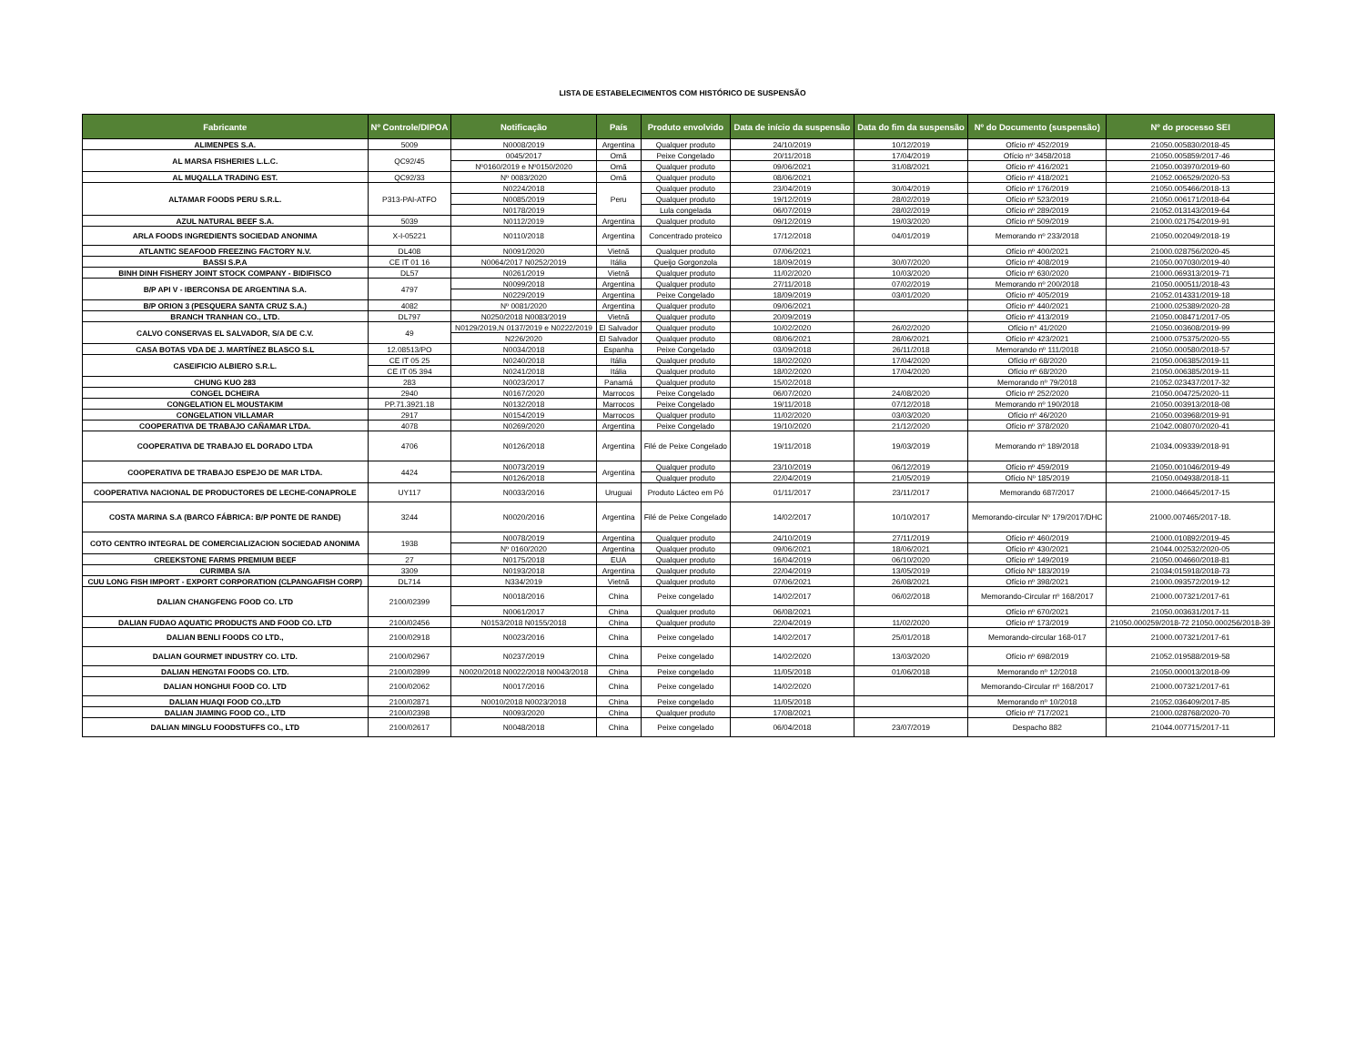LISTA DE ESTABELECIMENTOS COM HISTÓRICO DE SUSPENSÃO
| Fabricante | Nº Controle/DIPOA | Notificação | País | Produto envolvido | Data de início da suspensão | Data do fim da suspensão | Nº do Documento (suspensão) | Nº do processo SEI |
| --- | --- | --- | --- | --- | --- | --- | --- | --- |
| ALIMENPES S.A. | 5009 | N0008/2019 | Argentina | Qualquer produto | 24/10/2019 | 10/12/2019 | Ofício nº 452/2019 | 21050.005830/2018-45 |
| AL MARSA FISHERIES L.L.C. | QC92/45 | 0045/2017 | Omã | Peixe Congelado | 20/11/2018 | 17/04/2019 | Ofício nº 3458/2018 | 21050.005859/2017-46 |
| | | Nº0160/2019 e Nº0150/2020 | Omã | Qualquer produto | 09/06/2021 | 31/08/2021 | Ofício nº 416/2021 | 21050.003970/2019-60 |
| AL MUQALLA TRADING EST. | QC92/33 | Nº 0083/2020 | Omã | Qualquer produto | 08/06/2021 | | Ofício nº 418/2021 | 21052.006529/2020-53 |
| ALTAMAR FOODS PERU S.R.L. | P313-PAI-ATFO | N0224/2018 | Peru | Qualquer produto | 23/04/2019 | 30/04/2019 | Ofício nº 176/2019 | 21050.005466/2018-13 |
| | | N0085/2019 | | Qualquer produto | 19/12/2019 | 28/02/2019 | Ofício nº 523/2019 | 21050.006171/2018-64 |
| | | N0178/2019 | | Lula congelada | 06/07/2019 | 28/02/2019 | Ofício nº 289/2019 | 21052.013143/2019-64 |
| AZUL NATURAL BEEF S.A. | 5039 | N0112/2019 | Argentina | Qualquer produto | 09/12/2019 | 19/03/2020 | Ofício nº 509/2019 | 21000.021754/2019-91 |
| ARLA FOODS INGREDIENTS SOCIEDAD ANONIMA | X-I-05221 | N0110/2018 | Argentina | Concentrado proteico | 17/12/2018 | 04/01/2019 | Memorando nº 233/2018 | 21050.002049/2018-19 |
| ATLANTIC SEAFOOD FREEZING FACTORY N.V. | DL408 | N0091/2020 | Vietnã | Qualquer produto | 07/06/2021 | | Ofício nº 400/2021 | 21000.028756/2020-45 |
| BASSI S.P.A | CE IT 01 16 | N0064/2017 N0252/2019 | Itália | Queijo Gorgonzola | 18/09/2019 | 30/07/2020 | Ofício nº 408/2019 | 21050.007030/2019-40 |
| BINH DINH FISHERY JOINT STOCK COMPANY - BIDIFISCO | DL57 | N0261/2019 | Vietnã | Qualquer produto | 11/02/2020 | 10/03/2020 | Ofício nº 630/2020 | 21000.069313/2019-71 |
| B/P API V - IBERCONSA DE ARGENTINA S.A. | 4797 | N0099/2018 | Argentina | Qualquer produto | 27/11/2018 | 07/02/2019 | Memorando nº 200/2018 | 21050.000511/2018-43 |
| | | N0229/2019 | Argentina | Peixe Congelado | 18/09/2019 | 03/01/2020 | Ofício nº 405/2019 | 21052.014331/2019-18 |
| B/P ORION 3 (PESQUERA SANTA CRUZ S.A.) | 4082 | Nº 0081/2020 | Argentina | Qualquer produto | 09/06/2021 | | Ofício nº 440/2021 | 21000.025389/2020-28 |
| BRANCH TRANHAN CO., LTD. | DL797 | N0250/2018 N0083/2019 | Vietnã | Qualquer produto | 20/09/2019 | | Ofício nº 413/2019 | 21050.008471/2017-05 |
| CALVO CONSERVAS EL SALVADOR, S/A DE C.V. | 49 | N0129/2019,N 0137/2019 e N0222/2019 | El Salvador | Qualquer produto | 10/02/2020 | 26/02/2020 | Ofício n° 41/2020 | 21050.003608/2019-99 |
| | | N226/2020 | El Salvador | Qualquer produto | 08/06/2021 | 28/06/2021 | Ofício nº 423/2021 | 21000.075375/2020-55 |
| CASA BOTAS VDA DE J. MARTÍNEZ BLASCO S.L | 12.08513/PO | N0034/2018 | Espanha | Peixe Congelado | 03/09/2018 | 26/11/2018 | Memorando nº 111/2018 | 21050.000580/2018-57 |
| CASEIFICIO ALBIERO S.R.L. | CE IT 05 25 | N0240/2018 | Itália | Qualquer produto | 18/02/2020 | 17/04/2020 | Ofício nº 68/2020 | 21050.006385/2019-11 |
| | CE IT 05 394 | N0241/2018 | Itália | Qualquer produto | 18/02/2020 | 17/04/2020 | Ofício nº 68/2020 | 21050.006385/2019-11 |
| CHUNG KUO 283 | 283 | N0023/2017 | Panamá | Qualquer produto | 15/02/2018 | | Memorando nº 79/2018 | 21052.023437/2017-32 |
| CONGEL DCHEIRA | 2940 | N0167/2020 | Marrocos | Peixe Congelado | 06/07/2020 | 24/08/2020 | Ofício nº 252/2020 | 21050.004725/2020-11 |
| CONGELATION EL MOUSTAKIM | PP.71.3921.18 | N0132/2018 | Marrocos | Peixe Congelado | 19/11/2018 | 07/12/2018 | Memorando nº 190/2018 | 21050.003913/2018-08 |
| CONGELATION VILLAMAR | 2917 | N0154/2019 | Marrocos | Qualquer produto | 11/02/2020 | 03/03/2020 | Ofício nº 46/2020 | 21050.003968/2019-91 |
| COOPERATIVA DE TRABAJO CAÑAMAR LTDA. | 4078 | N0269/2020 | Argentina | Peixe Congelado | 19/10/2020 | 21/12/2020 | Ofício nº 378/2020 | 21042.008070/2020-41 |
| COOPERATIVA DE TRABAJO EL DORADO LTDA | 4706 | N0126/2018 | Argentina | Filé de Peixe Congelado | 19/11/2018 | 19/03/2019 | Memorando nº 189/2018 | 21034.009339/2018-91 |
| COOPERATIVA DE TRABAJO ESPEJO DE MAR LTDA. | 4424 | N0073/2019 | Argentina | Qualquer produto | 23/10/2019 | 06/12/2019 | Ofício nº 459/2019 | 21050.001046/2019-49 |
| | | N0126/2018 | | Qualquer produto | 22/04/2019 | 21/05/2019 | Ofício Nº 185/2019 | 21050.004938/2018-11 |
| COOPERATIVA NACIONAL DE PRODUCTORES DE LECHE-CONAPROLE | UY117 | N0033/2016 | Uruguai | Produto Lácteo em Pó | 01/11/2017 | 23/11/2017 | Memorando 687/2017 | 21000.046645/2017-15 |
| COSTA MARINA S.A (BARCO FÁBRICA: B/P PONTE DE RANDE) | 3244 | N0020/2016 | Argentina | Filé de Peixe Congelado | 14/02/2017 | 10/10/2017 | Memorando-circular Nº 179/2017/DHC | 21000.007465/2017-18. |
| COTO CENTRO INTEGRAL DE COMERCIALIZACION SOCIEDAD ANONIMA | 1938 | N0078/2019 | Argentina | Qualquer produto | 24/10/2019 | 27/11/2019 | Ofício nº 460/2019 | 21000.010892/2019-45 |
| | | Nº 0160/2020 | Argentina | Qualquer produto | 09/06/2021 | 18/06/2021 | Ofício nº 430/2021 | 21044.002532/2020-05 |
| CREEKSTONE FARMS PREMIUM BEEF | 27 | N0175/2018 | EUA | Qualquer produto | 16/04/2019 | 06/10/2020 | Ofício nº 149/2019 | 21050.004660/2018-81 |
| CURIMBA S/A | 3309 | N0193/2018 | Argentina | Qualquer produto | 22/04/2019 | 13/05/2019 | Ofício Nº 183/2019 | 21034;015918/2018-73 |
| CUU LONG FISH IMPORT - EXPORT CORPORATION (CLPANGAFISH CORP) | DL714 | N334/2019 | Vietnã | Qualquer produto | 07/06/2021 | 26/08/2021 | Ofício nº 398/2021 | 21000.093572/2019-12 |
| DALIAN CHANGFENG FOOD CO. LTD | 2100/02399 | N0018/2016 | China | Peixe congelado | 14/02/2017 | 06/02/2018 | Memorando-Circular nº 168/2017 | 21000.007321/2017-61 |
| | | N0061/2017 | China | Qualquer produto | 06/08/2021 | | Ofício nº 670/2021 | 21050.003631/2017-11 |
| DALIAN FUDAO AQUATIC PRODUCTS AND FOOD CO. LTD | 2100/02456 | N0153/2018 N0155/2018 | China | Qualquer produto | 22/04/2019 | 11/02/2020 | Ofício nº 173/2019 | 21050.000259/2018-72 21050.000256/2018-39 |
| DALIAN BENLI FOODS CO LTD., | 2100/02918 | N0023/2016 | China | Peixe congelado | 14/02/2017 | 25/01/2018 | Memorando-circular 168-017 | 21000.007321/2017-61 |
| DALIAN GOURMET INDUSTRY CO. LTD. | 2100/02967 | N0237/2019 | China | Peixe congelado | 14/02/2020 | 13/03/2020 | Ofício nº 698/2019 | 21052.019588/2019-58 |
| DALIAN HENGTAI FOODS CO. LTD. | 2100/02899 | N0020/2018 N0022/2018 N0043/2018 | China | Peixe congelado | 11/05/2018 | 01/06/2018 | Memorando nº 12/2018 | 21050.000013/2018-09 |
| DALIAN HONGHUI FOOD CO. LTD | 2100/02062 | N0017/2016 | China | Peixe congelado | 14/02/2020 | | Memorando-Circular nº 168/2017 | 21000.007321/2017-61 |
| DALIAN HUAQI FOOD CO.,LTD | 2100/02871 | N0010/2018 N0023/2018 | China | Peixe congelado | 11/05/2018 | | Memorando nº 10/2018 | 21052.036409/2017-85 |
| DALIAN JIAMING FOOD CO., LTD | 2100/02398 | N0093/2020 | China | Qualquer produto | 17/08/2021 | | Ofício nº 717/2021 | 21000.028768/2020-70 |
| DALIAN MINGLU FOODSTUFFS CO., LTD | 2100/02617 | N0048/2018 | China | Peixe congelado | 06/04/2018 | 23/07/2019 | Despacho 882 | 21044.007715/2017-11 |